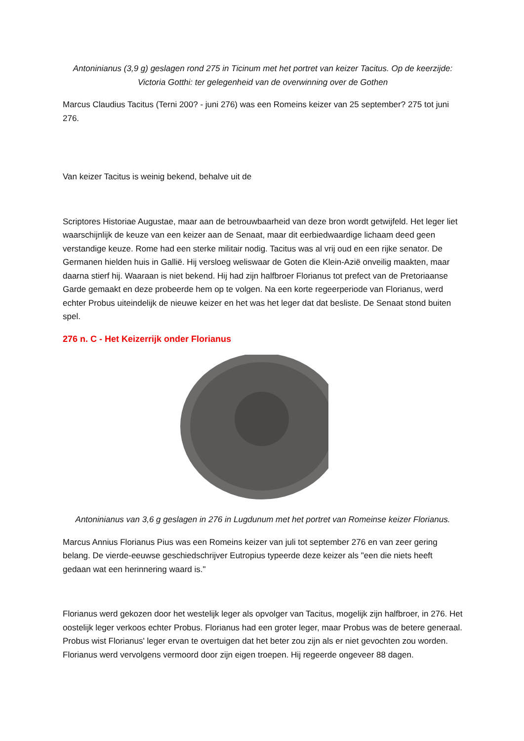Antoninianus (3,9 g) geslagen rond 275 in Ticinum met het portret van keizer Tacitus. Op de keerzijde: Victoria Gotthi: ter gelegenheid van de overwinning over de Gothen
Marcus Claudius Tacitus (Terni 200? - juni 276) was een Romeins keizer van 25 september? 275 tot juni 276.
Van keizer Tacitus is weinig bekend, behalve uit de
Scriptores Historiae Augustae, maar aan de betrouwbaarheid van deze bron wordt getwijfeld. Het leger liet waarschijnlijk de keuze van een keizer aan de Senaat, maar dit eerbiedwaardige lichaam deed geen verstandige keuze. Rome had een sterke militair nodig. Tacitus was al vrij oud en een rijke senator. De Germanen hielden huis in Gallië. Hij versloeg weliswaar de Goten die Klein-Azië onveilig maakten, maar daarna stierf hij. Waaraan is niet bekend. Hij had zijn halfbroer Florianus tot prefect van de Pretoriaanse Garde gemaakt en deze probeerde hem op te volgen. Na een korte regeerperiode van Florianus, werd echter Probus uiteindelijk de nieuwe keizer en het was het leger dat dat besliste. De Senaat stond buiten spel.
276 n. C - Het Keizerrijk onder Florianus
Antoninianus van 3,6 g geslagen in 276 in Lugdunum met het portret van Romeinse keizer Florianus.
Marcus Annius Florianus Pius was een Romeins keizer van juli tot september 276 en van zeer gering belang. De vierde-eeuwse geschiedschrijver Eutropius typeerde deze keizer als "een die niets heeft gedaan wat een herinnering waard is."
Florianus werd gekozen door het westelijk leger als opvolger van Tacitus, mogelijk zijn halfbroer, in 276. Het oostelijk leger verkoos echter Probus. Florianus had een groter leger, maar Probus was de betere generaal. Probus wist Florianus' leger ervan te overtuigen dat het beter zou zijn als er niet gevochten zou worden. Florianus werd vervolgens vermoord door zijn eigen troepen. Hij regeerde ongeveer 88 dagen.